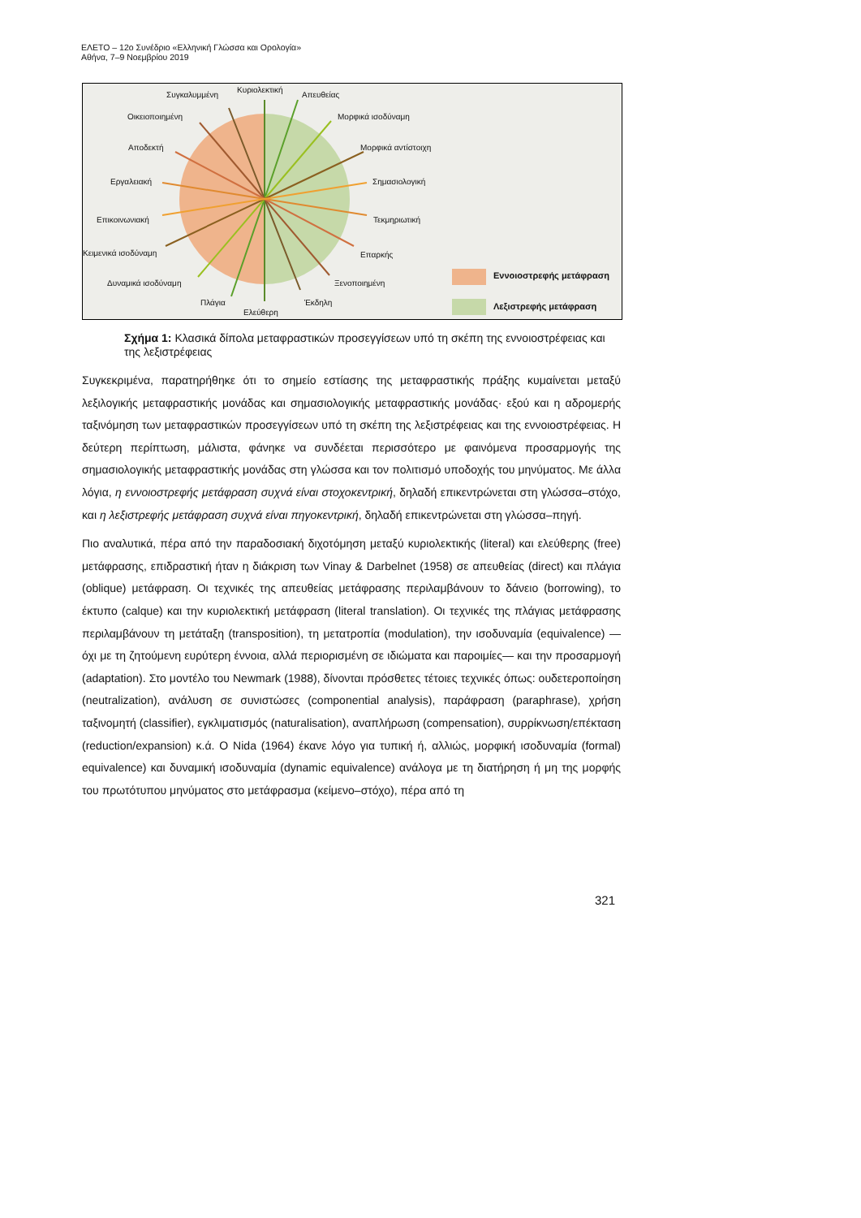ΕΛΕΤΟ – 12ο Συνέδριο «Ελληνική Γλώσσα και Ορολογία»
Αθήνα, 7–9 Νοεμβρίου 2019
Συγκαλυμμένη
Κυριολεκτική
Απευθείας
Οικειοποιημένη Μορφικά ισοδύναμη
Αποδεκτή Μορφικά αντίστοιχη
Εργαλειακή Σημασιολογική
Επικοινωνιακή Τεκμηριωτική
Κειμενικά ισοδύναμη Επαρκής
Δυναμικά ισοδύναμη Ξενοποιημένη
Πλάγια
Ελεύθερη
Έκδηλη
Εννοιοστρεφής μετάφραση
Λεξιστρεφής μετάφραση
Σχήμα 1: Κλασικά δίπολα μεταφραστικών προσεγγίσεων υπό τη σκέπη της εννοιοστρέφειας και της λεξιστρέφειας
Συγκεκριμένα, παρατηρήθηκε ότι το σημείο εστίασης της μεταφραστικής πράξης κυμαίνεται μεταξύ λεξιλογικής μεταφραστικής μονάδας και σημασιολογικής μεταφραστικής μονάδας· εξού και η αδρομερής ταξινόμηση των μεταφραστικών προσεγγίσεων υπό τη σκέπη της λεξιστρέφειας και της εννοιοστρέφειας. Η δεύτερη περίπτωση, μάλιστα, φάνηκε να συνδέεται περισσότερο με φαινόμενα προσαρμογής της σημασιολογικής μεταφραστικής μονάδας στη γλώσσα και τον πολιτισμό υποδοχής του μηνύματος. Με άλλα λόγια, η εννοιοστρεφής μετάφραση συχνά είναι στοχοκεντρική, δηλαδή επικεντρώνεται στη γλώσσα–στόχο, και η λεξιστρεφής μετάφραση συχνά είναι πηγοκεντρική, δηλαδή επικεντρώνεται στη γλώσσα–πηγή.
Πιο αναλυτικά, πέρα από την παραδοσιακή διχοτόμηση μεταξύ κυριολεκτικής (literal) και ελεύθερης (free) μετάφρασης, επιδραστική ήταν η διάκριση των Vinay & Darbelnet (1958) σε απευθείας (direct) και πλάγια (oblique) μετάφραση. Οι τεχνικές της απευθείας μετάφρασης περιλαμβάνουν το δάνειο (borrowing), το έκτυπο (calque) και την κυριολεκτική μετάφραση (literal translation). Οι τεχνικές της πλάγιας μετάφρασης περιλαμβάνουν τη μετάταξη (transposition), τη μετατροπία (modulation), την ισοδυναμία (equivalence) —όχι με τη ζητούμενη ευρύτερη έννοια, αλλά περιορισμένη σε ιδιώματα και παροιμίες— και την προσαρμογή (adaptation). Στο μοντέλο του Newmark (1988), δίνονται πρόσθετες τέτοιες τεχνικές όπως: ουδετεροποίηση (neutralization), ανάλυση σε συνιστώσες (componential analysis), παράφραση (paraphrase), χρήση ταξινομητή (classifier), εγκλιματισμός (naturalisation), αναπλήρωση (compensation), συρρίκνωση/επέκταση (reduction/expansion) κ.ά. Ο Nida (1964) έκανε λόγο για τυπική ή, αλλιώς, μορφική ισοδυναμία (formal) equivalence) και δυναμική ισοδυναμία (dynamic equivalence) ανάλογα με τη διατήρηση ή μη της μορφής του πρωτότυπου μηνύματος στο μετάφρασμα (κείμενο–στόχο), πέρα από τη
321